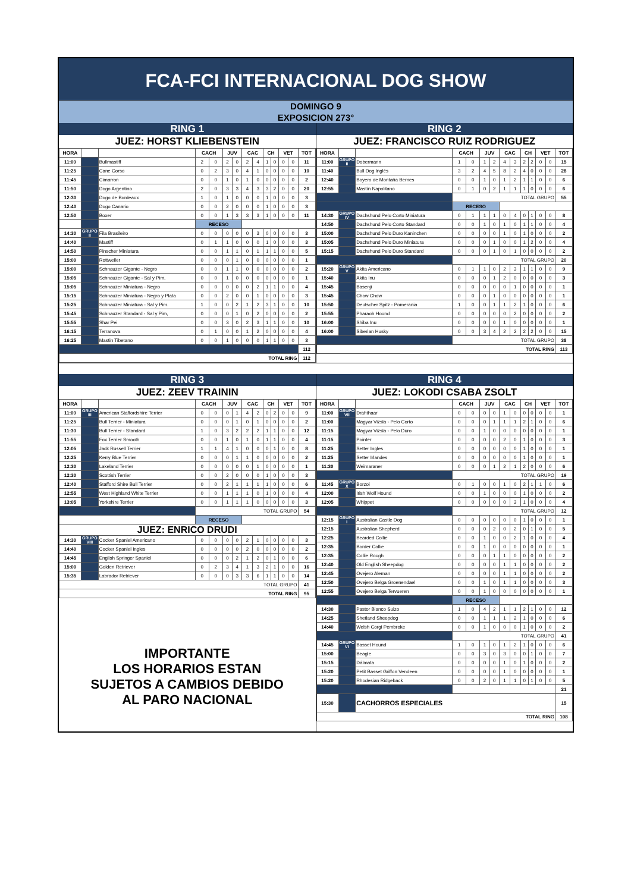FCA-FCI INTERNACIONAL DOG SHOW
DOMINGO 9
EXPOSICION 273°
RING 1
JUEZ: HORST KLIEBENSTEIN
| HORA | | | CACH | | JUV | | CAC | | CH | | VET | | TOT |
| --- | --- | --- | --- | --- | --- | --- | --- | --- | --- | --- | --- | --- | --- |
| 11:00 | | Bullmastiff | 2 | 0 | 2 | 0 | 2 | 4 | 1 | 0 | 0 | 0 | 11 |
| 11:25 | | Cane Corso | 0 | 2 | 3 | 0 | 4 | 1 | 0 | 0 | 0 | 0 | 10 |
| 11:45 | | Cimarron | 0 | 0 | 1 | 0 | 1 | 0 | 0 | 0 | 0 | 0 | 2 |
| 11:50 | | Dogo Argentino | 2 | 0 | 3 | 3 | 4 | 3 | 3 | 2 | 0 | 0 | 20 |
| 12:30 | | Dogo de Bordeaux | 1 | 0 | 1 | 0 | 0 | 0 | 1 | 0 | 0 | 0 | 3 |
| 12:40 | | Dogo Canario | 0 | 0 | 2 | 0 | 0 | 0 | 1 | 0 | 0 | 0 | 3 |
| 12:50 | | Boxer | 0 | 0 | 1 | 3 | 3 | 3 | 1 | 0 | 0 | 0 | 11 |
| | | | RECESO | | | | | | | | | | |
| 14:30 | GRUPO II | Fila Brasileiro | 0 | 0 | 0 | 0 | 0 | 3 | 0 | 0 | 0 | 0 | 3 |
| 14:40 | | Mastiff | 0 | 1 | 1 | 0 | 0 | 0 | 1 | 0 | 0 | 0 | 3 |
| 14:50 | | Pinscher Miniatura | 0 | 0 | 1 | 1 | 0 | 1 | 1 | 1 | 0 | 0 | 5 |
| 15:00 | | Rottweiler | 0 | 0 | 0 | 1 | 0 | 0 | 0 | 0 | 0 | 0 | 1 |
| 15:00 | | Schnauzer Gigante - Negro | 0 | 0 | 1 | 1 | 0 | 0 | 0 | 0 | 0 | 0 | 2 |
| 15:05 | | Schnauzer Gigante - Sal y Pim, | 0 | 0 | 1 | 0 | 0 | 0 | 0 | 0 | 0 | 0 | 1 |
| 15:05 | | Schnauzer Miniatura - Negro | 0 | 0 | 0 | 0 | 0 | 2 | 1 | 1 | 0 | 0 | 4 |
| 15:15 | | Schnauzer Miniatura - Negro y Plata | 0 | 0 | 2 | 0 | 0 | 1 | 0 | 0 | 0 | 0 | 3 |
| 15:25 | | Schnauzer Miniatura - Sal y Pim. | 1 | 0 | 0 | 2 | 1 | 2 | 3 | 1 | 0 | 0 | 10 |
| 15:45 | | Schnauzer Standard - Sal y Pim, | 0 | 0 | 0 | 1 | 0 | 2 | 0 | 0 | 0 | 0 | 2 |
| 15:55 | | Shar Pei | 0 | 0 | 3 | 0 | 2 | 3 | 1 | 1 | 0 | 0 | 10 |
| 16:15 | | Terranova | 0 | 1 | 0 | 0 | 1 | 2 | 0 | 0 | 0 | 0 | 4 |
| 16:25 | | Mastin Tibetano | 0 | 0 | 1 | 0 | 0 | 0 | 1 | 1 | 0 | 0 | 3 |
| | | | | | | | | | | | | | 112 |
| TOTAL RING | | | | | | | | | | | | | 112 |
RING 2
JUEZ: FRANCISCO RUIZ RODRIGUEZ
| HORA | | | CACH | | JUV | | CAC | | CH | | VET | | TOT |
| --- | --- | --- | --- | --- | --- | --- | --- | --- | --- | --- | --- | --- | --- |
| 11:00 | GRUPO II | Dobermann | 1 | 0 | 1 | 2 | 4 | 3 | 2 | 2 | 0 | 0 | 15 |
| 11:40 | | Bull Dog Inglés | 3 | 2 | 4 | 5 | 8 | 2 | 4 | 0 | 0 | 0 | 28 |
| 12:40 | | Boyero de Montaña Bernes | 0 | 0 | 1 | 0 | 1 | 2 | 1 | 1 | 0 | 0 | 6 |
| 12:55 | | Mastín Napolitano | 0 | 1 | 0 | 2 | 1 | 1 | 1 | 0 | 0 | 0 | 6 |
| | | | TOTAL GRUPO | | | | | | | | | | 55 |
| | | | RECESO | | | | | | | | | | |
| 14:30 | GRUPO IV | Dachshund Pelo Corto Miniatura | 0 | 1 | 1 | 1 | 0 | 4 | 0 | 1 | 0 | 0 | 8 |
| 14:50 | | Dachshund Pelo Corto Standard | 0 | 0 | 1 | 0 | 1 | 0 | 1 | 1 | 0 | 0 | 4 |
| 15:00 | | Dachshund Pelo Duro Kaninchen | 0 | 0 | 0 | 0 | 1 | 0 | 1 | 0 | 0 | 0 | 2 |
| 15:05 | | Dachshund Pelo Duro Miniatura | 0 | 0 | 0 | 1 | 0 | 0 | 1 | 2 | 0 | 0 | 4 |
| 15:15 | | Dachshund Pelo Duro Standard | 0 | 0 | 0 | 1 | 0 | 1 | 0 | 0 | 0 | 0 | 2 |
| | | | TOTAL GRUPO | | | | | | | | | | 20 |
| 15:20 | GRUPO V | Akita Americano | 0 | 1 | 1 | 0 | 2 | 3 | 1 | 1 | 0 | 0 | 9 |
| 15:40 | | Akita Inu | 0 | 0 | 0 | 1 | 2 | 0 | 0 | 0 | 0 | 0 | 3 |
| 15:45 | | Basenji | 0 | 0 | 0 | 0 | 0 | 1 | 0 | 0 | 0 | 0 | 1 |
| 15:45 | | Chow Chow | 0 | 0 | 0 | 1 | 0 | 0 | 0 | 0 | 0 | 0 | 1 |
| 15:50 | | Deutscher Spitz - Pomerania | 1 | 0 | 0 | 1 | 1 | 2 | 1 | 0 | 0 | 0 | 6 |
| 15:55 | | Pharaoh Hound | 0 | 0 | 0 | 0 | 0 | 2 | 0 | 0 | 0 | 0 | 2 |
| 16:00 | | Shiba Inu | 0 | 0 | 0 | 0 | 1 | 0 | 0 | 0 | 0 | 0 | 1 |
| 16:00 | | Siberian Husky | 0 | 0 | 3 | 4 | 2 | 2 | 2 | 2 | 0 | 0 | 15 |
| | | | TOTAL GRUPO | | | | | | | | | | 38 |
| TOTAL RING | | | | | | | | | | | | | 113 |
RING 3
JUEZ: ZEEV TRAININ
| HORA | | | CACH | | JUV | | CAC | | CH | | VET | | TOT |
| --- | --- | --- | --- | --- | --- | --- | --- | --- | --- | --- | --- | --- | --- |
| 11:00 | GRUPO III | American Staffordshire Terrier | 0 | 0 | 0 | 1 | 4 | 2 | 0 | 2 | 0 | 0 | 9 |
| 11:25 | | Bull Terrier - Miniatura | 0 | 0 | 0 | 1 | 0 | 1 | 0 | 0 | 0 | 0 | 2 |
| 11:30 | | Bull Terrier - Standard | 1 | 0 | 3 | 2 | 2 | 2 | 1 | 1 | 0 | 0 | 12 |
| 11:55 | | Fox Terrier Smooth | 0 | 0 | 1 | 0 | 1 | 0 | 1 | 1 | 0 | 0 | 4 |
| 12:05 | | Jack Russell Terrier | 1 | 1 | 4 | 1 | 0 | 0 | 0 | 1 | 0 | 0 | 8 |
| 12:25 | | Kerry Blue Terrier | 0 | 0 | 0 | 1 | 1 | 0 | 0 | 0 | 0 | 0 | 2 |
| 12:30 | | Lakeland Terrier | 0 | 0 | 0 | 0 | 0 | 1 | 0 | 0 | 0 | 0 | 1 |
| 12:30 | | Scottish Terrier | 0 | 0 | 2 | 0 | 0 | 0 | 1 | 0 | 0 | 0 | 3 |
| 12:40 | | Stafford Shire Bull Terrier | 0 | 0 | 2 | 1 | 1 | 1 | 1 | 0 | 0 | 0 | 6 |
| 12:55 | | West Highland White Terrier | 0 | 0 | 1 | 1 | 1 | 0 | 1 | 0 | 0 | 0 | 4 |
| 13:05 | | Yorkshire Terrier | 0 | 0 | 1 | 1 | 1 | 0 | 0 | 0 | 0 | 0 | 3 |
| | | | TOTAL GRUPO | | | | | | | | | | 54 |
| | | | RECESO | | | | | | | | | | |
| JUEZ: ENRICO DRUDI | | | | | | | | | | | | | |
| 14:30 | GRUPO VIII | Cocker Spaniel Americano | 0 | 0 | 0 | 0 | 2 | 1 | 0 | 0 | 0 | 0 | 3 |
| 14:40 | | Cocker Spaniel Ingles | 0 | 0 | 0 | 0 | 2 | 0 | 0 | 0 | 0 | 0 | 2 |
| 14:45 | | English Springer Spaniel | 0 | 0 | 0 | 2 | 1 | 2 | 0 | 1 | 0 | 0 | 6 |
| 15:00 | | Golden Retriever | 0 | 2 | 3 | 4 | 1 | 3 | 2 | 1 | 0 | 0 | 16 |
| 15:35 | | Labrador Retriever | 0 | 0 | 0 | 3 | 3 | 6 | 1 | 1 | 0 | 0 | 14 |
| TOTAL GRUPO | | | | | | | | | | | | | 41 |
| TOTAL RING | | | | | | | | | | | | | 95 |
IMPORTANTE
LOS HORARIOS ESTAN
SUJETOS A CAMBIOS DEBIDO
AL PARO NACIONAL
RING 4
JUEZ: LOKODI CSABA ZSOLT
| HORA | | | CACH | | JUV | | CAC | | CH | | VET | | TOT |
| --- | --- | --- | --- | --- | --- | --- | --- | --- | --- | --- | --- | --- | --- |
| 11:00 | GRUPO VII | Drahthaar | 0 | 0 | 0 | 0 | 1 | 0 | 0 | 0 | 0 | 0 | 1 |
| 11:00 | | Magyar Vizsla - Pelo Corto | 0 | 0 | 0 | 1 | 1 | 1 | 2 | 1 | 0 | 0 | 6 |
| 11:15 | | Magyar Vizsla - Pelo Duro | 0 | 0 | 1 | 0 | 0 | 0 | 0 | 0 | 0 | 0 | 1 |
| 11:15 | | Pointer | 0 | 0 | 0 | 0 | 2 | 0 | 1 | 0 | 0 | 0 | 3 |
| 11:25 | | Setter Ingles | 0 | 0 | 0 | 0 | 0 | 0 | 1 | 0 | 0 | 0 | 1 |
| 11:25 | | Setter Irlandes | 0 | 0 | 0 | 0 | 0 | 0 | 1 | 0 | 0 | 0 | 1 |
| 11:30 | | Weimaraner | 0 | 0 | 0 | 1 | 2 | 1 | 2 | 0 | 0 | 0 | 6 |
| | | | TOTAL GRUPO | | | | | | | | | | 19 |
| 11:45 | GRUPO X | Borzoi | 0 | 1 | 0 | 0 | 1 | 0 | 2 | 1 | 1 | 0 | 6 |
| 12:00 | | Irish Wolf Hound | 0 | 0 | 1 | 0 | 0 | 0 | 1 | 0 | 0 | 0 | 2 |
| 12:05 | | Whippet | 0 | 0 | 0 | 0 | 0 | 3 | 1 | 0 | 0 | 0 | 4 |
| | | | TOTAL GRUPO | | | | | | | | | | 12 |
| 12:15 | GRUPO I | Australian Castle Dog | 0 | 0 | 0 | 0 | 0 | 0 | 1 | 0 | 0 | 0 | 1 |
| 12:15 | | Australian Shepherd | 0 | 0 | 0 | 2 | 0 | 2 | 0 | 1 | 0 | 0 | 5 |
| 12:25 | | Bearded Collie | 0 | 0 | 1 | 0 | 0 | 2 | 1 | 0 | 0 | 0 | 4 |
| 12:35 | | Border Collie | 0 | 0 | 1 | 0 | 0 | 0 | 0 | 0 | 0 | 0 | 1 |
| 12:35 | | Collie Rough | 0 | 0 | 0 | 1 | 1 | 0 | 0 | 0 | 0 | 0 | 2 |
| 12:40 | | Old English Sheepdog | 0 | 0 | 0 | 0 | 1 | 1 | 0 | 0 | 0 | 0 | 2 |
| 12:45 | | Ovejero Aleman | 0 | 0 | 0 | 0 | 1 | 1 | 0 | 0 | 0 | 0 | 2 |
| 12:50 | | Ovejero Belga Groenendael | 0 | 0 | 1 | 0 | 1 | 1 | 0 | 0 | 0 | 0 | 3 |
| 12:55 | | Ovejero Belga Tervueren | 0 | 0 | 1 | 0 | 0 | 0 | 0 | 0 | 0 | 0 | 1 |
| | | | RECESO | | | | | | | | | | |
| 14:30 | | Pastor Blanco Suizo | 1 | 0 | 4 | 2 | 1 | 1 | 2 | 1 | 0 | 0 | 12 |
| 14:25 | | Shetland Sheepdog | 0 | 0 | 1 | 1 | 1 | 2 | 1 | 0 | 0 | 0 | 6 |
| 14:40 | | Welsh Corgi Pembroke | 0 | 0 | 1 | 0 | 0 | 0 | 1 | 0 | 0 | 0 | 2 |
| | | | TOTAL GRUPO | | | | | | | | | | 41 |
| 14:45 | GRUPO VI | Basset Hound | 1 | 0 | 1 | 0 | 1 | 2 | 1 | 0 | 0 | 0 | 6 |
| 15:00 | | Beagle | 0 | 0 | 3 | 0 | 3 | 0 | 0 | 1 | 0 | 0 | 7 |
| 15:15 | | Dálmata | 0 | 0 | 0 | 0 | 1 | 0 | 1 | 0 | 0 | 0 | 2 |
| 15:20 | | Petit Basset Griffon Vendeen | 0 | 0 | 0 | 0 | 1 | 0 | 0 | 0 | 0 | 0 | 1 |
| 15:20 | | Rhodesian Ridgeback | 0 | 0 | 2 | 0 | 1 | 1 | 0 | 1 | 0 | 0 | 5 |
| | | | | | | | | | | | | | 21 |
| 15:30 | | CACHORROS ESPECIALES | | | | | | | | | | | 15 |
| TOTAL RING | | | | | | | | | | | | | 108 |